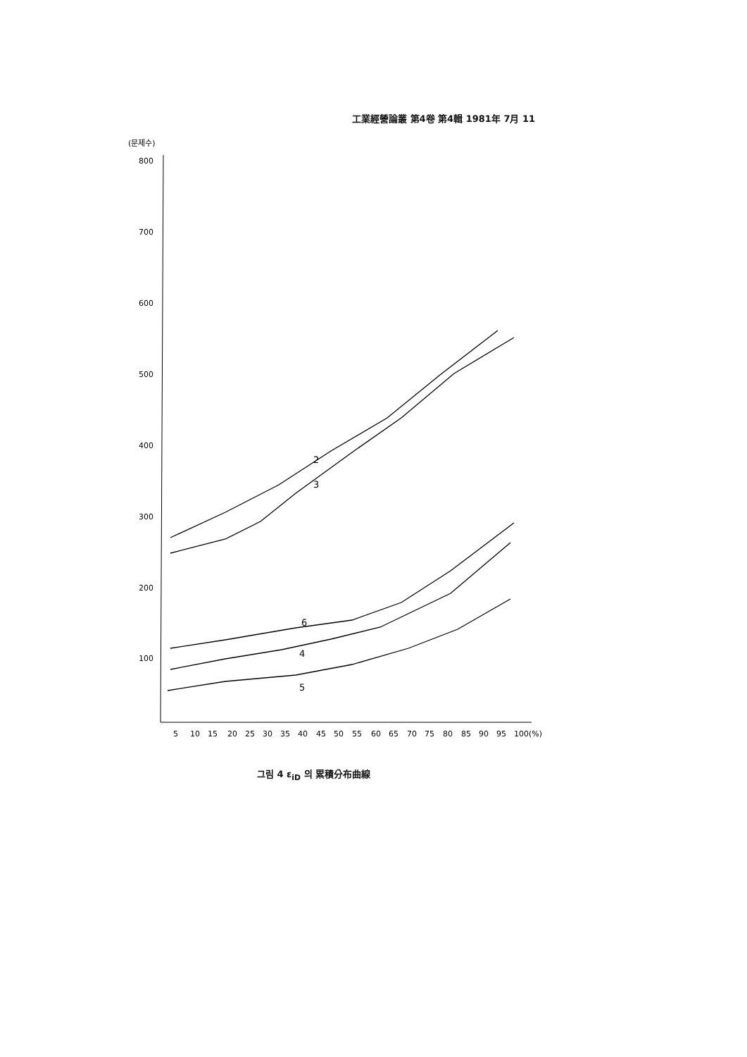工業經營論叢 第4卷 第4輯 1981年 7月 11
(문제수)
800
700
600
500
400
300
200
100
5
10
15
20
25
30
35
40
45
50
55
60
65
70
75
80
85
90
95
100(%)
2
3
6
4
5
그림 4 ε<sub>iD</sub> 의 累積分布曲線